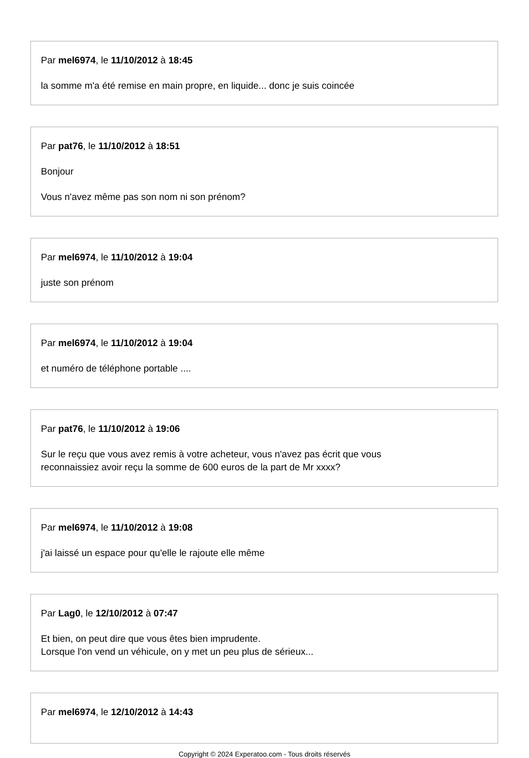Par mel6974, le 11/10/2012 à 18:45
la somme m'a été remise en main propre, en liquide... donc je suis coincée
Par pat76, le 11/10/2012 à 18:51
Bonjour
Vous n'avez même pas son nom ni son prénom?
Par mel6974, le 11/10/2012 à 19:04
juste son prénom
Par mel6974, le 11/10/2012 à 19:04
et numéro de téléphone portable ....
Par pat76, le 11/10/2012 à 19:06
Sur le reçu que vous avez remis à votre acheteur, vous n'avez pas écrit que vous
reconnaissiez avoir reçu la somme de 600 euros de la part de Mr xxxx?
Par mel6974, le 11/10/2012 à 19:08
j'ai laissé un espace pour qu'elle le rajoute elle même
Par Lag0, le 12/10/2012 à 07:47
Et bien, on peut dire que vous êtes bien imprudente.
Lorsque l'on vend un véhicule, on y met un peu plus de sérieux...
Par mel6974, le 12/10/2012 à 14:43
Copyright © 2024 Experatoo.com - Tous droits réservés